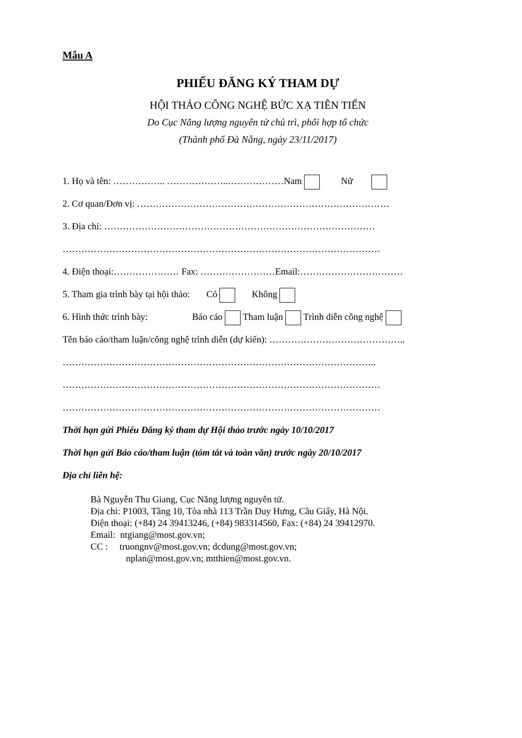Mẫu A
PHIẾU ĐĂNG KÝ THAM DỰ
HỘI THẢO CÔNG NGHỆ BỨC XẠ TIÊN TIẾN
Do Cục Năng lượng nguyên tử chủ trì, phối hợp tổ chức
(Thành phố Đà Nẵng, ngày 23/11/2017)
1. Họ và tên: …………….. ………………..………………Nam Nữ
2. Cơ quan/Đơn vị: ………………………………………………………………………
3. Địa chỉ: ……………………………………………………………………………
…………………………………………………………………………………………
4. Điện thoại:………………… Fax: ……………………Email:……………………………
5. Tham gia trình bày tại hội thảo: Có Không
6. Hình thức trình bày: Báo cáo Tham luận Trình diễn công nghệ
Tên báo cáo/tham luận/công nghệ trình diễn (dự kiến): ……………………………………..
………………………………………………………………………………………..
…………………………………………………………………………………………
…………………………………………………………………………………………
Thời hạn gửi Phiếu Đăng ký tham dự Hội thảo trước ngày 10/10/2017
Thời hạn gửi Báo cáo/tham luận (tóm tắt và toàn văn) trước ngày 20/10/2017
Địa chỉ liên hệ:
Bà Nguyễn Thu Giang, Cục Năng lượng nguyên tử.
Địa chỉ: P1003, Tầng 10, Tòa nhà 113 Trần Duy Hưng, Cầu Giấy, Hà Nội.
Điện thoại: (+84) 24 39413246, (+84) 983314560, Fax: (+84) 24 39412970.
Email: ntgiang@most.gov.vn;
CC : truongnv@most.gov.vn; dcdung@most.gov.vn;
nplan@most.gov.vn; mtthien@most.gov.vn.